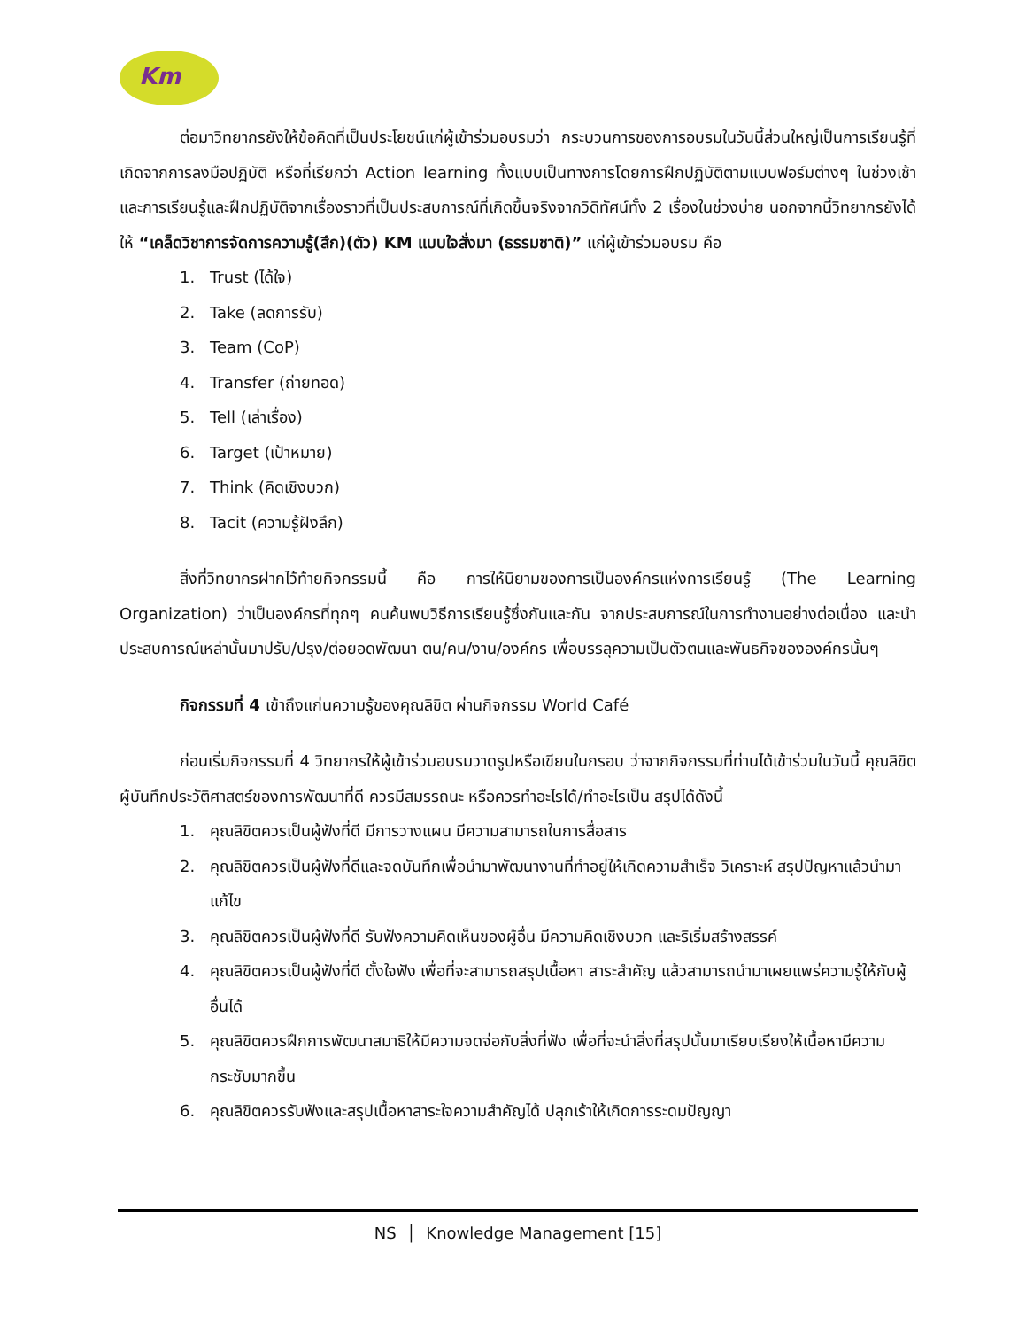Km
ต่อมาวิทยากรยังให้ข้อคิดที่เป็นประโยชน์แก่ผู้เข้าร่วมอบรมว่า กระบวนการของการอบรมในวันนี้ส่วนใหญ่เป็นการเรียนรู้ที่เกิดจากการลงมือปฏิบัติ หรือที่เรียกว่า Action learning ทั้งแบบเป็นทางการโดยการฝึกปฏิบัติตามแบบฟอร์มต่างๆ ในช่วงเช้า และการเรียนรู้และฝึกปฏิบัติจากเรื่องราวที่เป็นประสบการณ์ที่เกิดขึ้นจริงจากวิดิทัศน์ทั้ง 2 เรื่องในช่วงบ่าย นอกจากนี้วิทยากรยังได้ให้ “เคล็ดวิชาการจัดการความรู้(สึก)(ตัว) KM แบบใจสั่งมา (ธรรมชาติ)” แก่ผู้เข้าร่วมอบรม คือ
1. Trust (ได้ใจ)
2. Take (ลดการรับ)
3. Team (CoP)
4. Transfer (ถ่ายทอด)
5. Tell (เล่าเรื่อง)
6. Target (เป้าหมาย)
7. Think (คิดเชิงบวก)
8. Tacit (ความรู้ฝังลึก)
สิ่งที่วิทยากรฝากไว้ท้ายกิจกรรมนี้ คือ การให้นิยามของการเป็นองค์กรแห่งการเรียนรู้ (The Learning Organization) ว่าเป็นองค์กรที่ทุกๆ คนค้นพบวิธีการเรียนรู้ซึ่งกันและกัน จากประสบการณ์ในการทำงานอย่างต่อเนื่อง และนำประสบการณ์เหล่านั้นมาปรับ/ปรุง/ต่อยอดพัฒนา ตน/คน/งาน/องค์กร เพื่อบรรลุความเป็นตัวตนและพันธกิจขององค์กรนั้นๆ
กิจกรรมที่ 4 เข้าถึงแก่นความรู้ของคุณลิขิต ผ่านกิจกรรม World Café
ก่อนเริ่มกิจกรรมที่ 4 วิทยากรให้ผู้เข้าร่วมอบรมวาดรูปหรือเขียนในกรอบ ว่าจากกิจกรรมที่ท่านได้เข้าร่วมในวันนี้ คุณลิขิตผู้บันทึกประวัติศาสตร์ของการพัฒนาที่ดี ควรมีสมรรถนะ หรือควรทำอะไรได้/ทำอะไรเป็น สรุปได้ดังนี้
1. คุณลิขิตควรเป็นผู้ฟังที่ดี มีการวางแผน มีความสามารถในการสื่อสาร
2. คุณลิขิตควรเป็นผู้ฟังที่ดีและจดบันทึกเพื่อนำมาพัฒนางานที่ทำอยู่ให้เกิดความสำเร็จ วิเคราะห์ สรุปปัญหาแล้วนำมาแก้ไข
3. คุณลิขิตควรเป็นผู้ฟังที่ดี รับฟังความคิดเห็นของผู้อื่น มีความคิดเชิงบวก และริเริ่มสร้างสรรค์
4. คุณลิขิตควรเป็นผู้ฟังที่ดี ตั้งใจฟัง เพื่อที่จะสามารถสรุปเนื้อหา สาระสำคัญ แล้วสามารถนำมาเผยแพร่ความรู้ให้กับผู้อื่นได้
5. คุณลิขิตควรฝึกการพัฒนาสมาธิให้มีความจดจ่อกับสิ่งที่ฟัง เพื่อที่จะนำสิ่งที่สรุปนั้นมาเรียบเรียงให้เนื้อหามีความกระชับมากขึ้น
6. คุณลิขิตควรรับฟังและสรุปเนื้อหาสาระใจความสำคัญได้ ปลุกเร้าให้เกิดการระดมปัญญา
NS │ Knowledge Management [15]